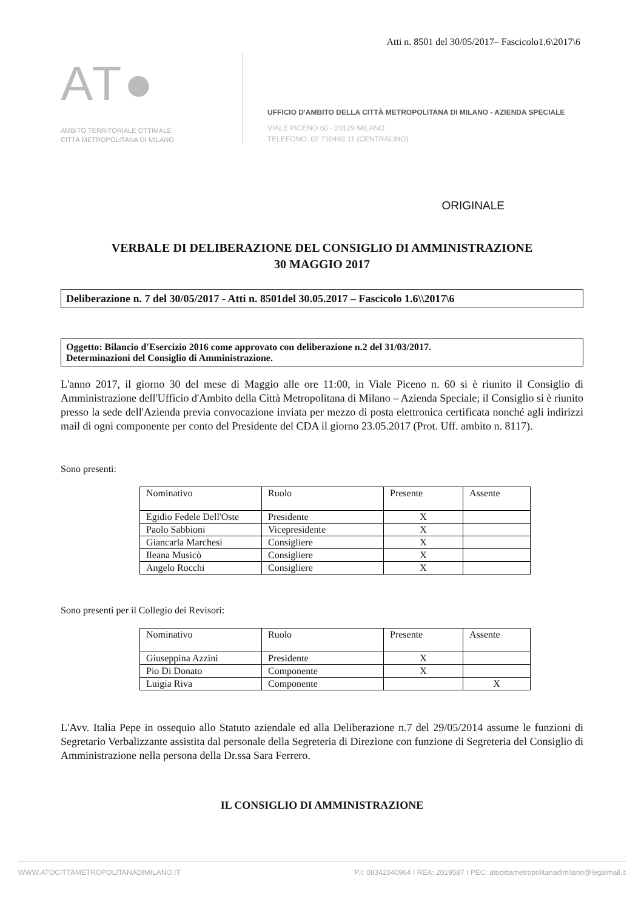Atti n. 8501 del 30/05/2017– Fascicolo1.6\2017\6
AT●
AMBITO TERRITORIALE OTTIMALE
CITTÀ METROPOLITANA DI MILANO
UFFICIO D'AMBITO DELLA CITTÀ METROPOLITANA DI MILANO - AZIENDA SPECIALE
VIALE PICENO 60 - 20129 MILANO
TELEFONO: 02 710493 11 (CENTRALINO)
ORIGINALE
VERBALE DI DELIBERAZIONE DEL CONSIGLIO DI AMMINISTRAZIONE
30 MAGGIO 2017
Deliberazione n. 7 del 30/05/2017 - Atti n. 8501del 30.05.2017 – Fascicolo 1.6\\2017\6
Oggetto: Bilancio d'Esercizio 2016 come approvato con deliberazione n.2 del 31/03/2017.
Determinazioni del Consiglio di Amministrazione.
L'anno 2017, il giorno 30 del mese di Maggio alle ore 11:00, in Viale Piceno n. 60 si è riunito il Consiglio di Amministrazione dell'Ufficio d'Ambito della Città Metropolitana di Milano – Azienda Speciale; il Consiglio si è riunito presso la sede dell'Azienda previa convocazione inviata per mezzo di posta elettronica certificata nonché agli indirizzi mail di ogni componente per conto del Presidente del CDA il giorno 23.05.2017 (Prot. Uff. ambito n. 8117).
Sono presenti:
| Nominativo | Ruolo | Presente | Assente |
| --- | --- | --- | --- |
| Egidio Fedele Dell'Oste | Presidente | X | |
| Paolo Sabbioni | Vicepresidente | X | |
| Giancarla Marchesi | Consigliere | X | |
| Ileana Musicò | Consigliere | X | |
| Angelo Rocchi | Consigliere | X | |
Sono presenti per il Collegio dei Revisori:
| Nominativo | Ruolo | Presente | Assente |
| --- | --- | --- | --- |
| Giuseppina Azzini | Presidente | X | |
| Pio Di Donato | Componente | X | |
| Luigia Riva | Componente | | X |
L'Avv. Italia Pepe in ossequio allo Statuto aziendale ed alla Deliberazione n.7 del 29/05/2014 assume le funzioni di Segretario Verbalizzante assistita dal personale della Segreteria di Direzione con funzione di Segreteria del Consiglio di Amministrazione nella persona della Dr.ssa Sara Ferrero.
IL CONSIGLIO DI AMMINISTRAZIONE
WWW.ATOCITTAMETROPOLITANADIMILANO.IT P.I: 08342040964 I REA: 2019587 I PEC: atocittametropolitanadimilano@legalmail.it